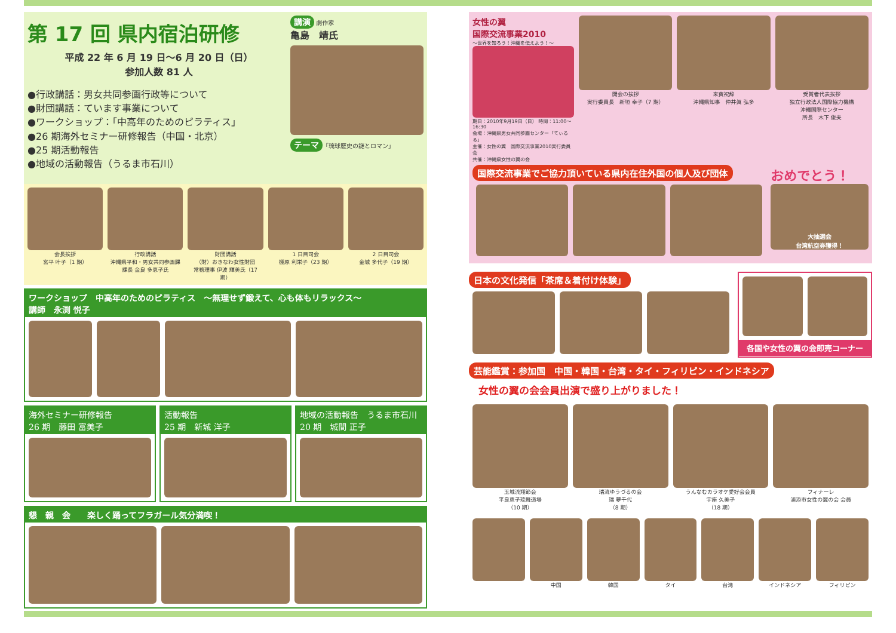第 17 回 県内宿泊研修
平成 22 年 6 月 19 日～6 月 20 日（日）
参加人数 81 人
●行政講話：男女共同参画行政等について
●財団講話：ています事業について
●ワークショップ：「中高年のためのピラティス」
●26 期海外セミナー研修報告（中国・北京）
●25 期活動報告
●地域の活動報告（うるま市石川）
講演 劇作家
亀島　靖氏
テーマ 「琉球歴史の謎とロマン」
会長挨拶
宮平 叶子（1 期）
行政講話
沖縄県平和・男女共同参画課
課長 金良 多恵子氏
財団講話
（財）おきなわ女性財団
常務理事 伊波 輝美氏（17 期）
1 日目司会
棚原 利栄子（23 期）
2 日目司会
金城 多代子（19 期）
ワークショップ　中高年のためのピラティス　～無理せず鍛えて、心も体もリラックス～
講師　永渕 悦子
海外セミナー研修報告
26 期　藤田 富美子
活動報告
25 期　新城 洋子
地域の活動報告　うるま市石川
20 期　城間 正子
懇　親　会　　楽しく踊ってフラガール気分満喫！
女性の翼
国際交流事業2010
～世界を知ろう！沖縄を伝えよう！～
期日：2010年9月19日（日） 時間：11:00～16:30
会場：沖縄県男女共同参画センター「てぃるる」
主催：女性の翼　国際交流事業2010実行委員会
共催：沖縄県女性の翼の会
開会の挨拶
実行委員長　新垣 幸子（7 期）
来賓祝辞
沖縄県知事　仲井眞 弘多
受賞者代表挨拶
独立行政法人国際協力機構
沖縄国際センター
所長　木下 俊夫
国際交流事業でご協力頂いている県内在住外国の個人及び団体
おめでとう！
大抽選会
台湾航空券獲得！
日本の文化発信「茶席＆着付け体験」
各国や女性の翼の会即売コーナー
芸能鑑賞：参加国　中国・韓国・台湾・タイ・フィリピン・インドネシア
女性の翼の会会員出演で盛り上がりました！
玉城流翔節会
平良恵子琉舞道場
（10 期）
瑞流ゆうづるの会
瑞 夢千代
（8 期）
うんなむカラオケ愛好会会員
宇座 久美子
（18 期）
フィナーレ
浦添市女性の翼の会 会員
中国 韓国 タイ 台湾 インドネシア フィリピン